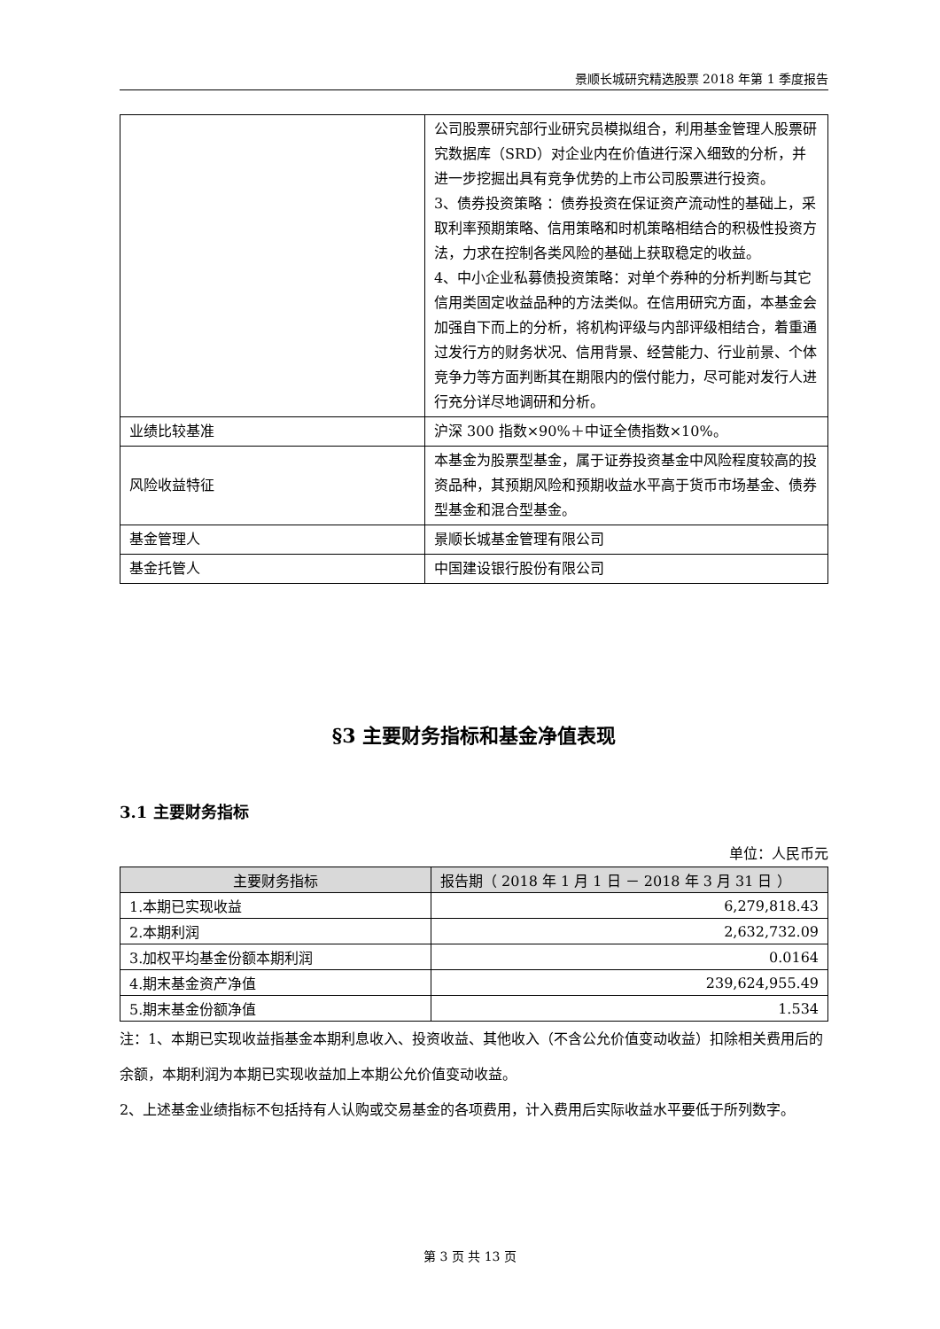景顺长城研究精选股票 2018 年第 1 季度报告
| | 公司股票研究部行业研究员模拟组合，利用基金管理人股票研究数据库（SRD）对企业内在价值进行深入细致的分析，并进一步挖掘出具有竞争优势的上市公司股票进行投资。 3、债券投资策略 ：债券投资在保证资产流动性的基础上，采取利率预期策略、信用策略和时机策略相结合的积极性投资方法，力求在控制各类风险的基础上获取稳定的收益。 4、中小企业私募债投资策略：对单个券种的分析判断与其它信用类固定收益品种的方法类似。在信用研究方面，本基金会加强自下而上的分析，将机构评级与内部评级相结合，着重通过发行方的财务状况、信用背景、经营能力、行业前景、个体竞争力等方面判断其在期限内的偿付能力，尽可能对发行人进行充分详尽地调研和分析。 |
| 业绩比较基准 | 沪深 300 指数×90%＋中证全债指数×10%。 |
| 风险收益特征 | 本基金为股票型基金，属于证券投资基金中风险程度较高的投资品种，其预期风险和预期收益水平高于货币市场基金、债券型基金和混合型基金。 |
| 基金管理人 | 景顺长城基金管理有限公司 |
| 基金托管人 | 中国建设银行股份有限公司 |
§3 主要财务指标和基金净值表现
3.1 主要财务指标
单位：人民币元
| 主要财务指标 | 报告期（ 2018 年 1 月 1 日 － 2018 年 3 月 31 日 ） |
| --- | --- |
| 1.本期已实现收益 | 6,279,818.43 |
| 2.本期利润 | 2,632,732.09 |
| 3.加权平均基金份额本期利润 | 0.0164 |
| 4.期末基金资产净值 | 239,624,955.49 |
| 5.期末基金份额净值 | 1.534 |
注：1、本期已实现收益指基金本期利息收入、投资收益、其他收入（不含公允价值变动收益）扣除相关费用后的余额，本期利润为本期已实现收益加上本期公允价值变动收益。
2、上述基金业绩指标不包括持有人认购或交易基金的各项费用，计入费用后实际收益水平要低于所列数字。
第 3 页 共 13 页